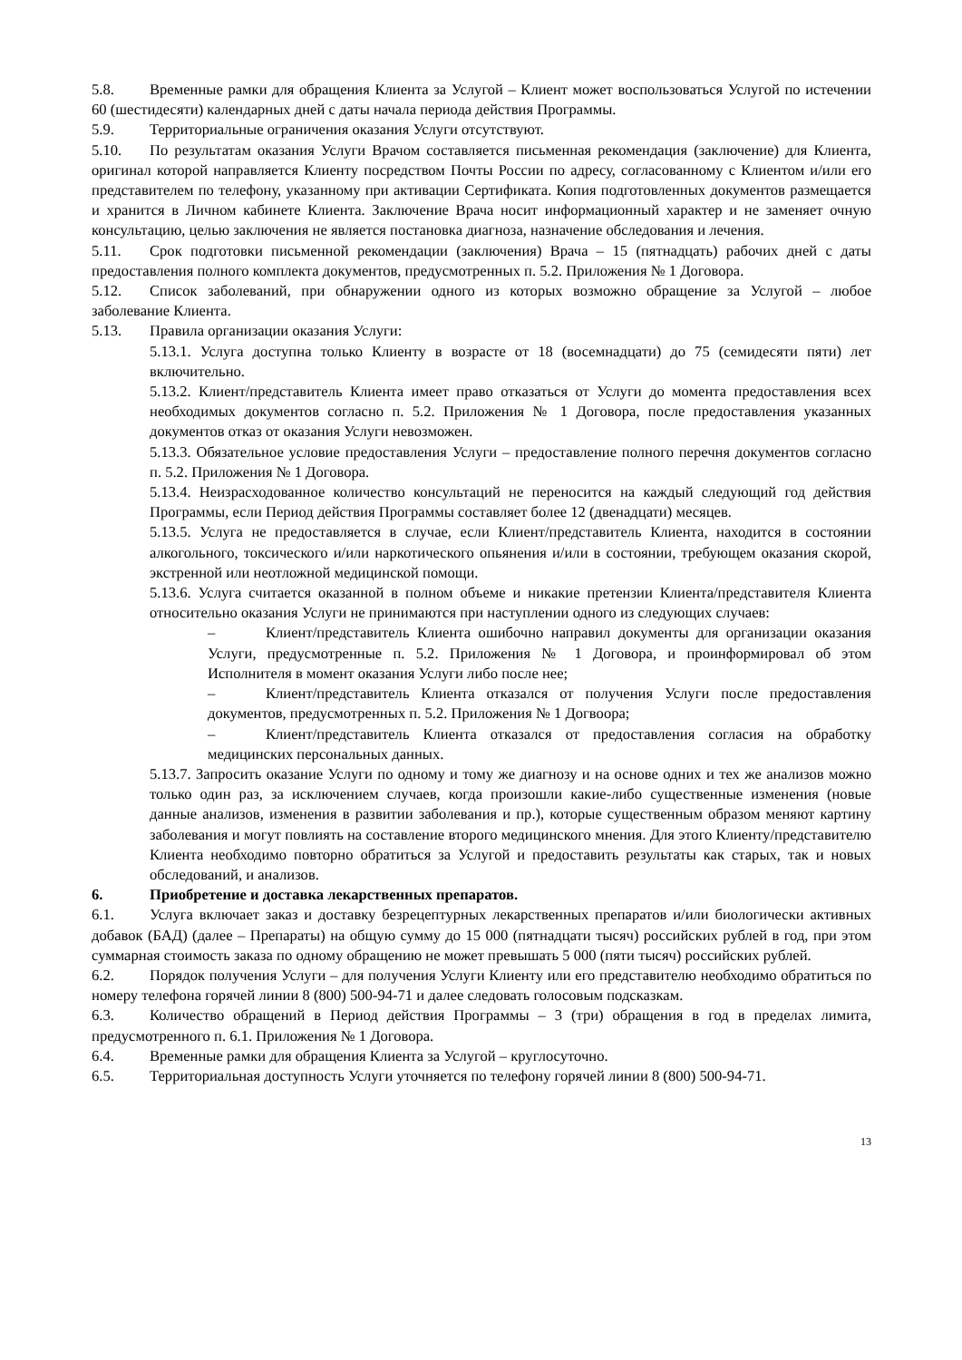5.8. Временные рамки для обращения Клиента за Услугой – Клиент может воспользоваться Услугой по истечении 60 (шестидесяти) календарных дней с даты начала периода действия Программы.
5.9. Территориальные ограничения оказания Услуги отсутствуют.
5.10. По результатам оказания Услуги Врачом составляется письменная рекомендация (заключение) для Клиента, оригинал которой направляется Клиенту посредством Почты России по адресу, согласованному с Клиентом и/или его представителем по телефону, указанному при активации Сертификата. Копия подготовленных документов размещается и хранится в Личном кабинете Клиента. Заключение Врача носит информационный характер и не заменяет очную консультацию, целью заключения не является постановка диагноза, назначение обследования и лечения.
5.11. Срок подготовки письменной рекомендации (заключения) Врача – 15 (пятнадцать) рабочих дней с даты предоставления полного комплекта документов, предусмотренных п. 5.2. Приложения № 1 Договора.
5.12. Список заболеваний, при обнаружении одного из которых возможно обращение за Услугой – любое заболевание Клиента.
5.13. Правила организации оказания Услуги:
5.13.1. Услуга доступна только Клиенту в возрасте от 18 (восемнадцати) до 75 (семидесяти пяти) лет включительно.
5.13.2. Клиент/представитель Клиента имеет право отказаться от Услуги до момента предоставления всех необходимых документов согласно п. 5.2. Приложения № 1 Договора, после предоставления указанных документов отказ от оказания Услуги невозможен.
5.13.3. Обязательное условие предоставления Услуги – предоставление полного перечня документов согласно п. 5.2. Приложения № 1 Договора.
5.13.4. Неизрасходованное количество консультаций не переносится на каждый следующий год действия Программы, если Период действия Программы составляет более 12 (двенадцати) месяцев.
5.13.5. Услуга не предоставляется в случае, если Клиент/представитель Клиента, находится в состоянии алкогольного, токсического и/или наркотического опьянения и/или в состоянии, требующем оказания скорой, экстренной или неотложной медицинской помощи.
5.13.6. Услуга считается оказанной в полном объеме и никакие претензии Клиента/представителя Клиента относительно оказания Услуги не принимаются при наступлении одного из следующих случаев:
– Клиент/представитель Клиента ошибочно направил документы для организации оказания Услуги, предусмотренные п. 5.2. Приложения № 1 Договора, и проинформировал об этом Исполнителя в момент оказания Услуги либо после нее;
– Клиент/представитель Клиента отказался от получения Услуги после предоставления документов, предусмотренных п. 5.2. Приложения № 1 Догвоора;
– Клиент/представитель Клиента отказался от предоставления согласия на обработку медицинских персональных данных.
5.13.7. Запросить оказание Услуги по одному и тому же диагнозу и на основе одних и тех же анализов можно только один раз, за исключением случаев, когда произошли какие-либо существенные изменения (новые данные анализов, изменения в развитии заболевания и пр.), которые существенным образом меняют картину заболевания и могут повлиять на составление второго медицинского мнения. Для этого Клиенту/представителю Клиента необходимо повторно обратиться за Услугой и предоставить результаты как старых, так и новых обследований, и анализов.
6. Приобретение и доставка лекарственных препаратов.
6.1. Услуга включает заказ и доставку безрецептурных лекарственных препаратов и/или биологически активных добавок (БАД) (далее – Препараты) на общую сумму до 15 000 (пятнадцати тысяч) российских рублей в год, при этом суммарная стоимость заказа по одному обращению не может превышать 5 000 (пяти тысяч) российских рублей.
6.2. Порядок получения Услуги – для получения Услуги Клиенту или его представителю необходимо обратиться по номеру телефона горячей линии 8 (800) 500-94-71 и далее следовать голосовым подсказкам.
6.3. Количество обращений в Период действия Программы – 3 (три) обращения в год в пределах лимита, предусмотренного п. 6.1. Приложения № 1 Договора.
6.4. Временные рамки для обращения Клиента за Услугой – круглосуточно.
6.5. Территориальная доступность Услуги уточняется по телефону горячей линии 8 (800) 500-94-71.
13